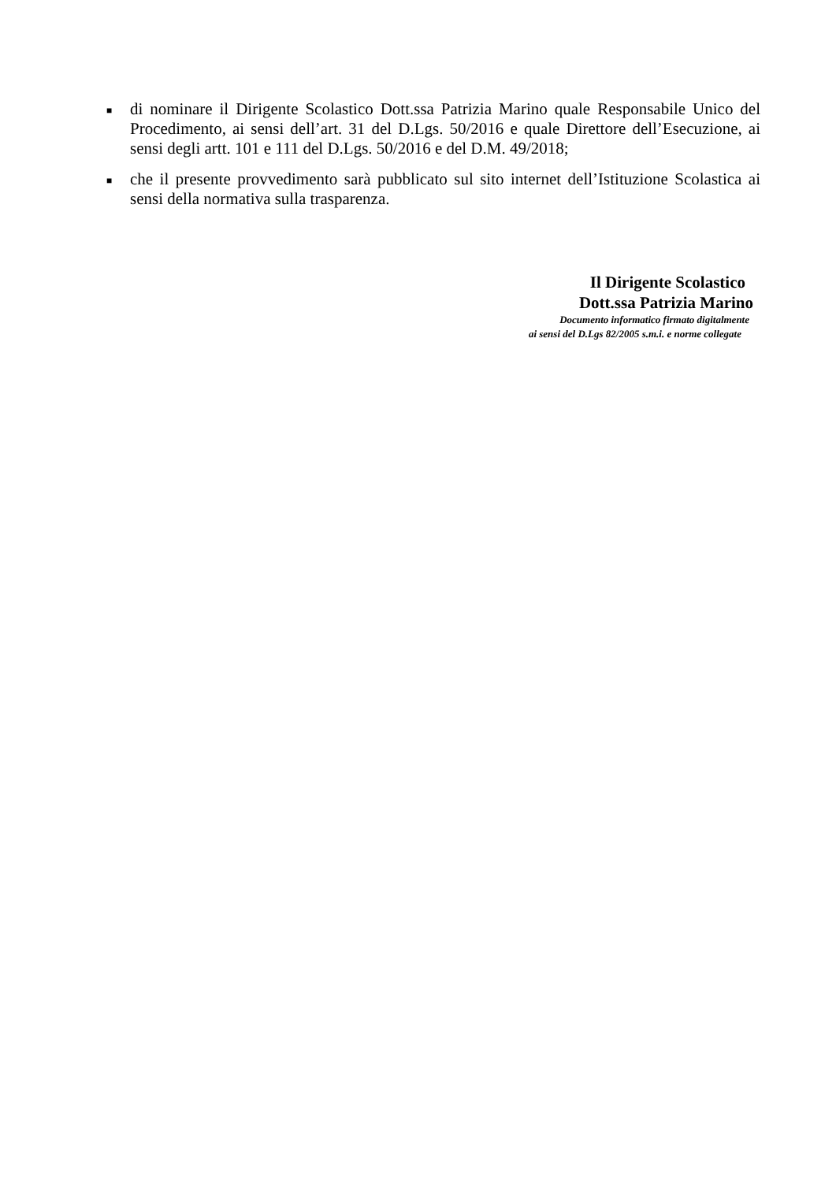■ di nominare il Dirigente Scolastico Dott.ssa Patrizia Marino quale Responsabile Unico del Procedimento, ai sensi dell’art. 31 del D.Lgs. 50/2016 e quale Direttore dell’Esecuzione, ai sensi degli artt. 101 e 111 del D.Lgs. 50/2016 e del D.M. 49/2018;
■ che il presente provvedimento sarà pubblicato sul sito internet dell’Istituzione Scolastica ai sensi della normativa sulla trasparenza.
Il Dirigente Scolastico
Dott.ssa Patrizia Marino
Documento informatico firmato digitalmente
ai sensi del D.Lgs 82/2005 s.m.i. e norme collegate